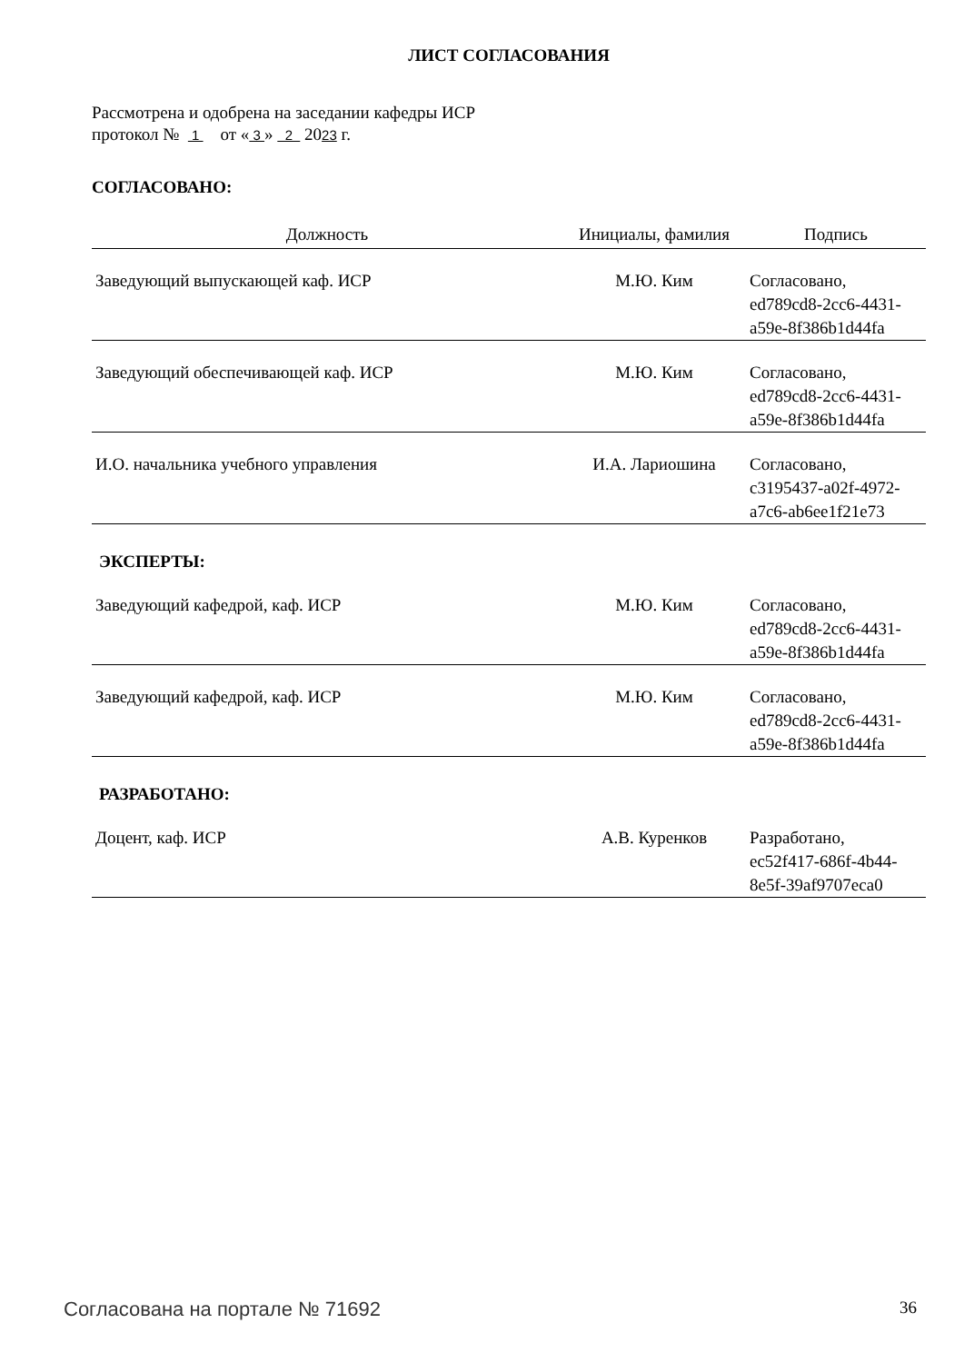ЛИСТ СОГЛАСОВАНИЯ
Рассмотрена и одобрена на заседании кафедры ИСР
протокол № 1 от « 3 » 2 2023 г.
СОГЛАСОВАНО:
| Должность | Инициалы, фамилия | Подпись |
| --- | --- | --- |
| Заведующий выпускающей каф. ИСР | М.Ю. Ким | Согласовано, ed789cd8-2cc6-4431- a59e-8f386b1d44fa |
| Заведующий обеспечивающей каф. ИСР | М.Ю. Ким | Согласовано, ed789cd8-2cc6-4431- a59e-8f386b1d44fa |
| И.О. начальника учебного управления | И.А. Лариошина | Согласовано, c3195437-a02f-4972- a7c6-ab6ee1f21e73 |
| ЭКСПЕРТЫ: | | |
| Заведующий кафедрой, каф. ИСР | М.Ю. Ким | Согласовано, ed789cd8-2cc6-4431- a59e-8f386b1d44fa |
| Заведующий кафедрой, каф. ИСР | М.Ю. Ким | Согласовано, ed789cd8-2cc6-4431- a59e-8f386b1d44fa |
| РАЗРАБОТАНО: | | |
| Доцент, каф. ИСР | А.В. Куренков | Разработано, ec52f417-686f-4b44- 8e5f-39af9707eca0 |
Согласована на портале № 71692 36